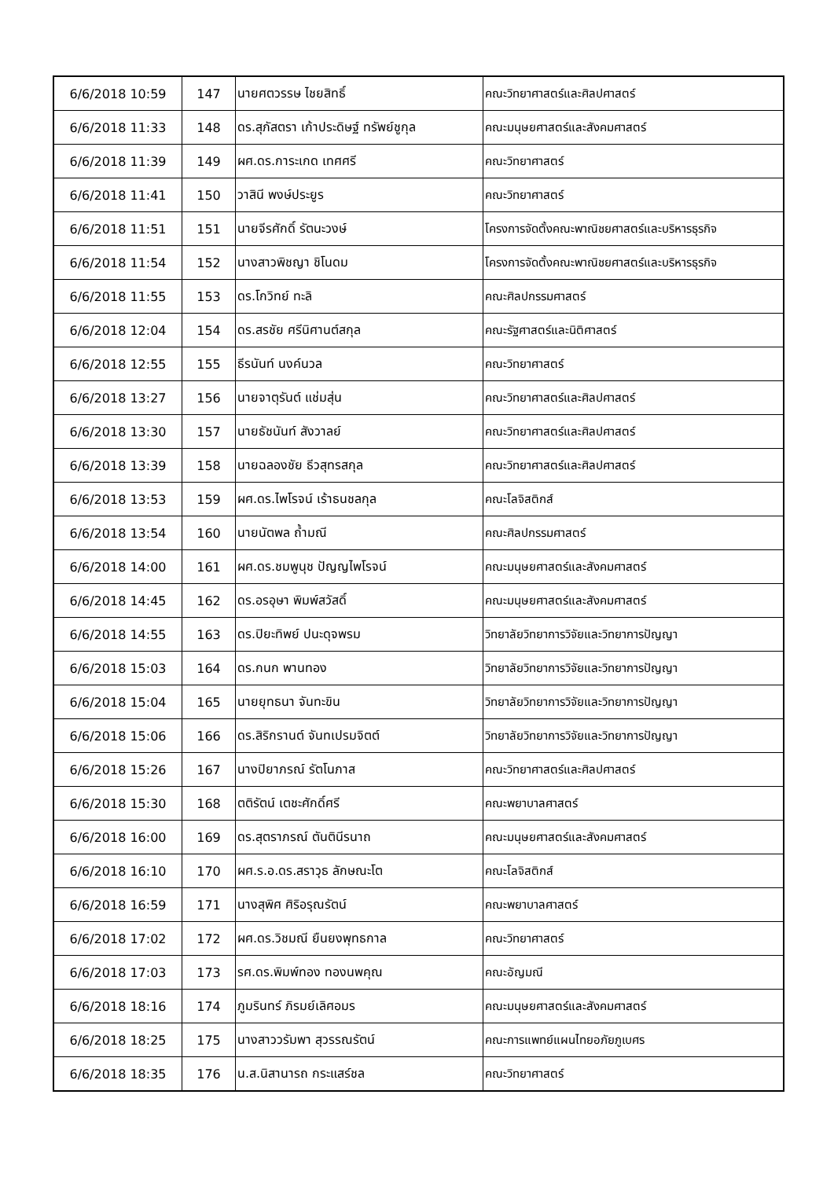| 6/6/2018 10:59 | 147 | นายศตวรรษ ไชยสิทธิ์ | คณะวิทยาศาสตร์และศิลปศาสตร์ |
| 6/6/2018 11:33 | 148 | ดร.สุภัสตรา เก้าประดิษฐ์ ทรัพย์ชูกุล | คณะมนุษยศาสตร์และสังคมศาสตร์ |
| 6/6/2018 11:39 | 149 | ผศ.ดร.การะเกด เทศศรี | คณะวิทยาศาสตร์ |
| 6/6/2018 11:41 | 150 | วาสินี พงษ์ประยูร | คณะวิทยาศาสตร์ |
| 6/6/2018 11:51 | 151 | นายจีรศักดิ์ รัตนะวงษ์ | โครงการจัดตั้งคณะพาณิชยศาสตร์และบริหารธุรกิจ |
| 6/6/2018 11:54 | 152 | นางสาวพิชญา ชิโนดม | โครงการจัดตั้งคณะพาณิชยศาสตร์และบริหารธุรกิจ |
| 6/6/2018 11:55 | 153 | ดร.โกวิทย์ ทะลิ | คณะศิลปกรรมศาสตร์ |
| 6/6/2018 12:04 | 154 | ดร.สรชัย ศรีนิศานต์สกุล | คณะรัฐศาสตร์และนิติศาสตร์ |
| 6/6/2018 12:55 | 155 | ธีรนันท์ นงค์นวล | คณะวิทยาศาสตร์ |
| 6/6/2018 13:27 | 156 | นายจาตุรันต์ แช่มสุ่น | คณะวิทยาศาสตร์และศิลปศาสตร์ |
| 6/6/2018 13:30 | 157 | นายธัชนันท์ สังวาลย์ | คณะวิทยาศาสตร์และศิลปศาสตร์ |
| 6/6/2018 13:39 | 158 | นายฉลองชัย ธีวสุทรสกุล | คณะวิทยาศาสตร์และศิลปศาสตร์ |
| 6/6/2018 13:53 | 159 | ผศ.ดร.ไพโรจน์ เร้าธนชลกุล | คณะโลจิสติกส์ |
| 6/6/2018 13:54 | 160 | นายนัตพล ถ้ำมณี | คณะศิลปกรรมศาสตร์ |
| 6/6/2018 14:00 | 161 | ผศ.ดร.ชมพูนุช ปัญญไพโรจน์ | คณะมนุษยศาสตร์และสังคมศาสตร์ |
| 6/6/2018 14:45 | 162 | ดร.อรอุษา พิมพ์สวัสดิ์ | คณะมนุษยศาสตร์และสังคมศาสตร์ |
| 6/6/2018 14:55 | 163 | ดร.ปิยะทิพย์ ปนะดุจพรม | วิทยาลัยวิทยาการวิจัยและวิทยาการปัญญา |
| 6/6/2018 15:03 | 164 | ดร.กนก พานทอง | วิทยาลัยวิทยาการวิจัยและวิทยาการปัญญา |
| 6/6/2018 15:04 | 165 | นายยุทธนา จันทะขิน | วิทยาลัยวิทยาการวิจัยและวิทยาการปัญญา |
| 6/6/2018 15:06 | 166 | ดร.สิริกรานต์ จันทเปรมจิตต์ | วิทยาลัยวิทยาการวิจัยและวิทยาการปัญญา |
| 6/6/2018 15:26 | 167 | นางปิยาภรณ์ รัตโนภาส | คณะวิทยาศาสตร์และศิลปศาสตร์ |
| 6/6/2018 15:30 | 168 | ตติรัตน์ เตชะศักดิ์ศรี | คณะพยาบาลศาสตร์ |
| 6/6/2018 16:00 | 169 | ดร.สุตราภรณ์ ตันตินีรนาถ | คณะมนุษยศาสตร์และสังคมศาสตร์ |
| 6/6/2018 16:10 | 170 | ผศ.ร.อ.ดร.สราวุธ ลักษณะโต | คณะโลจิสติกส์ |
| 6/6/2018 16:59 | 171 | นางสุพิศ ศิริอรุณรัตน์ | คณะพยาบาลศาสตร์ |
| 6/6/2018 17:02 | 172 | ผศ.ดร.วิชมณี ยืนยงพุทธกาล | คณะวิทยาศาสตร์ |
| 6/6/2018 17:03 | 173 | รศ.ดร.พิมพ์ทอง ทองนพคุณ | คณะอัญมณี |
| 6/6/2018 18:16 | 174 | ภูมรินทร์ ภิรมย์เลิศอมร | คณะมนุษยศาสตร์และสังคมศาสตร์ |
| 6/6/2018 18:25 | 175 | นางสาววรัมพา สุวรรณรัตน์ | คณะการแพทย์แผนไทยอภัยภูเบศร |
| 6/6/2018 18:35 | 176 | น.ส.นิสานารถ กระแสร์ชล | คณะวิทยาศาสตร์ |